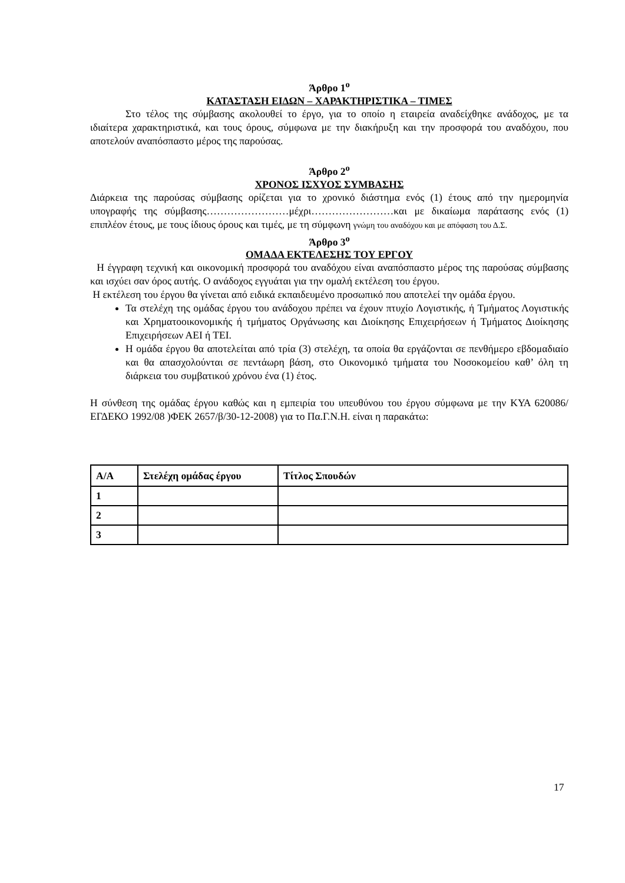Άρθρο 1<sup>ο</sup>
ΚΑΤΑΣΤΑΣΗ ΕΙΔΩΝ – ΧΑΡΑΚΤΗΡΙΣΤΙΚΑ – ΤΙΜΕΣ
Στο τέλος της σύμβασης ακολουθεί το έργο, για το οποίο η εταιρεία αναδείχθηκε ανάδοχος, με τα ιδιαίτερα χαρακτηριστικά, και τους όρους, σύμφωνα με την διακήρυξη και την προσφορά του αναδόχου, που αποτελούν αναπόσπαστο μέρος της παρούσας.
Άρθρο 2<sup>ο</sup>
ΧΡΟΝΟΣ ΙΣΧΥΟΣ ΣΥΜΒΑΣΗΣ
Διάρκεια της παρούσας σύμβασης ορίζεται για το χρονικό διάστημα ενός (1) έτους από την ημερομηνία υπογραφής της σύμβασης……………………μέχρι……………………και με δικαίωμα παράτασης ενός (1) επιπλέον έτους, με τους ίδιους όρους και τιμές, με τη σύμφωνη γνώμη του αναδόχου και με απόφαση του Δ.Σ.
Άρθρο 3<sup>ο</sup>
ΟΜΑΔΑ ΕΚΤΕΛΕΣΗΣ ΤΟΥ ΕΡΓΟΥ
Η έγγραφη τεχνική και οικονομική προσφορά του αναδόχου είναι αναπόσπαστο μέρος της παρούσας σύμβασης και ισχύει σαν όρος αυτής. Ο ανάδοχος εγγυάται για την ομαλή εκτέλεση του έργου.
Η εκτέλεση του έργου θα γίνεται από ειδικά εκπαιδευμένο προσωπικό που αποτελεί την ομάδα έργου.
Τα στελέχη της ομάδας έργου του ανάδοχου πρέπει να έχουν πτυχίο Λογιστικής, ή Τμήματος Λογιστικής και Χρηματοοικονομικής ή τμήματος Οργάνωσης και Διοίκησης Επιχειρήσεων ή Τμήματος Διοίκησης Επιχειρήσεων ΑΕΙ ή ΤΕΙ.
Η ομάδα έργου θα αποτελείται από τρία (3) στελέχη, τα οποία θα εργάζονται σε πενθήμερο εβδομαδιαίο και θα απασχολούνται σε πεντάωρη βάση, στο Οικονομικό τμήματα του Νοσοκομείου καθ’ όλη τη διάρκεια του συμβατικού χρόνου ένα (1) έτος.
Η σύνθεση της ομάδας έργου καθώς και η εμπειρία του υπευθύνου του έργου σύμφωνα με την ΚΥΑ 620086/ΕΓΔΕΚΟ 1992/08 )ΦΕΚ 2657/β/30-12-2008) για το Πα.Γ.Ν.Η. είναι η παρακάτω:
| Α/Α | Στελέχη ομάδας έργου | Τίτλος Σπουδών |
| --- | --- | --- |
| 1 | | |
| 2 | | |
| 3 | | |
17